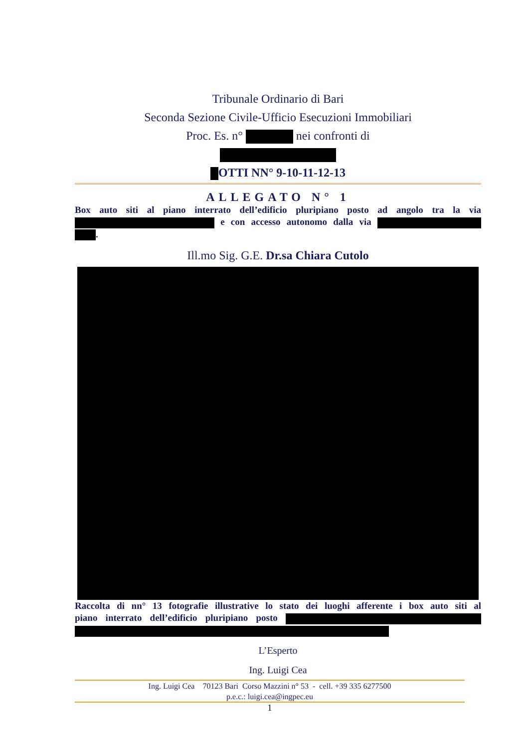Tribunale Ordinario di Bari
Seconda Sezione Civile-Ufficio Esecuzioni Immobiliari
Proc. Es. n° nei confronti di
OTTI NN° 9-10-11-12-13
ALLEGATO N° 1
Box auto siti al piano interrato dell’edificio pluripiano posto ad angolo tra la via e con accesso autonomo dalla via .
Ill.mo Sig. G.E. Dr.sa Chiara Cutolo
Raccolta di nn° 13 fotografie illustrative lo stato dei luoghi afferente i box auto siti al piano interrato dell’edificio pluripiano posto
L’Esperto
Ing. Luigi Cea
Ing. Luigi Cea 70123 Bari Corso Mazzini n° 53 - cell. +39 335 6277500
p.e.c.: luigi.cea@ingpec.eu
1